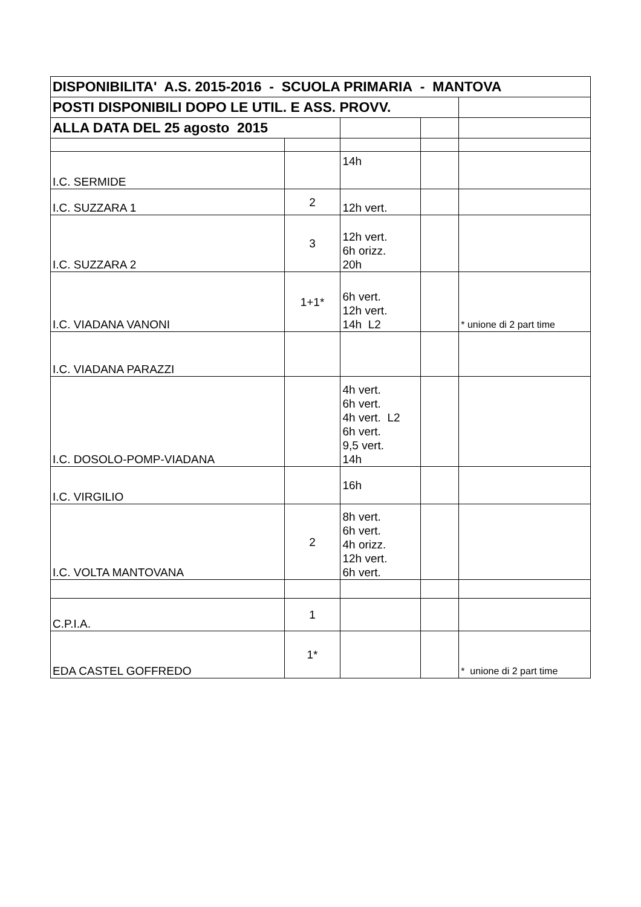| DISPONIBILITA' A.S. 2015-2016 - SCUOLA PRIMARIA - MANTOVA | | | | |
| --- | --- | --- | --- | --- |
| POSTI DISPONIBILI DOPO LE UTIL. E ASS. PROVV. | | | | |
| ALLA DATA DEL 25 agosto 2015 | | | | |
| I.C. SERMIDE | | 14h | | |
| I.C. SUZZARA 1 | 2 | 12h vert. | | |
| I.C. SUZZARA 2 | 3 | 12h vert. 6h orizz. 20h | | |
| I.C. VIADANA VANONI | 1+1* | 6h vert. 12h vert. 14h L2 | | * unione di 2 part time |
| I.C. VIADANA PARAZZI | | | | |
| I.C. DOSOLO-POMP-VIADANA | | 4h vert. 6h vert. 4h vert. L2 6h vert. 9,5 vert. 14h | | |
| I.C. VIRGILIO | | 16h | | |
| I.C. VOLTA MANTOVANA | 2 | 8h vert. 6h vert. 4h orizz. 12h vert. 6h vert. | | |
| C.P.I.A. | 1 | | | |
| EDA CASTEL GOFFREDO | 1* | | | * unione di 2 part time |